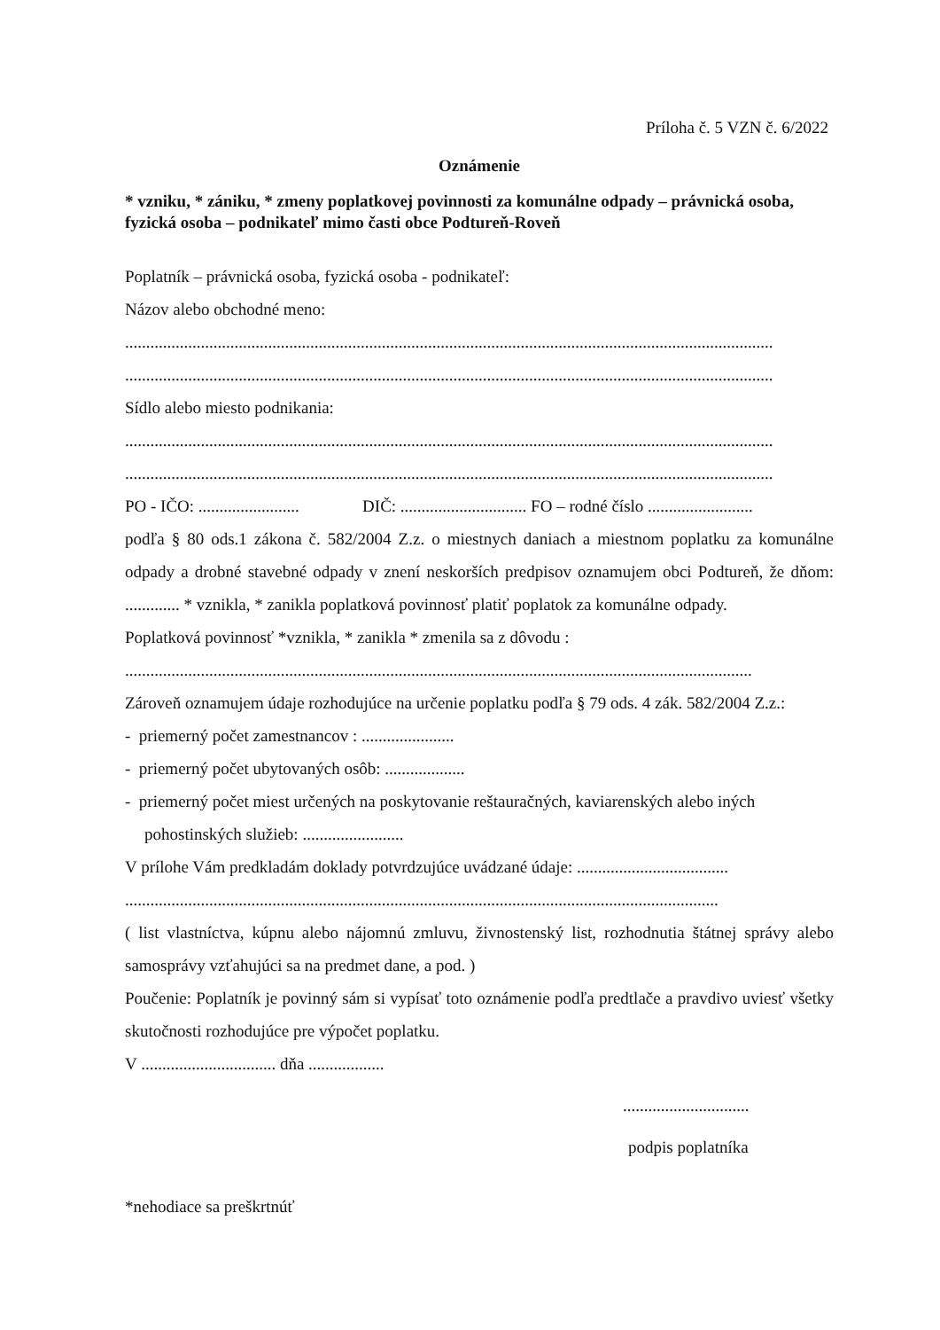Príloha č. 5 VZN č. 6/2022
Oznámenie
* vzniku, * zániku, * zmeny poplatkovej povinnosti za komunálne odpady – právnická osoba, fyzická osoba – podnikateľ mimo časti obce Podtureň-Roveň
Poplatník – právnická osoba, fyzická osoba - podnikateľ:
Názov alebo obchodné meno:
..........................................................................................................................................................
..........................................................................................................................................................
Sídlo alebo miesto podnikania:
..........................................................................................................................................................
..........................................................................................................................................................
PO - IČO: ........................ DIČ: .............................. FO – rodné číslo .........................
podľa § 80 ods.1 zákona č. 582/2004 Z.z. o miestnych daniach a miestnom poplatku za komunálne odpady a drobné stavebné odpady v znení neskorších predpisov oznamujem obci Podtureň, že dňom: ............. * vznikla, * zanikla poplatková povinnosť platiť poplatok za komunálne odpady.
Poplatková povinnosť *vznikla, * zanikla * zmenila sa z dôvodu :
.....................................................................................................................................................
Zároveň oznamujem údaje rozhodujúce na určenie poplatku podľa § 79 ods. 4 zák. 582/2004 Z.z.:
- priemerný počet zamestnancov : ......................
- priemerný počet ubytovaných osôb: ...................
- priemerný počet miest určených na poskytovanie reštauračných, kaviarenských alebo iných pohostinských služieb: ........................
V prílohe Vám predkladám doklady potvrdzujúce uvádzané údaje: ....................................
.............................................................................................................................................
( list vlastníctva, kúpnu alebo nájomnú zmluvu, živnostenský list, rozhodnutia štátnej správy alebo samosprávy vzťahujúci sa na predmet dane, a pod. )
Poučenie: Poplatník je povinný sám si vypísať toto oznámenie podľa predtlače a pravdivo uviesť všetky skutočnosti rozhodujúce pre výpočet poplatku.
V ................................ dňa ..................
..............................
podpis poplatníka
*nehodiace sa preškrtnúť